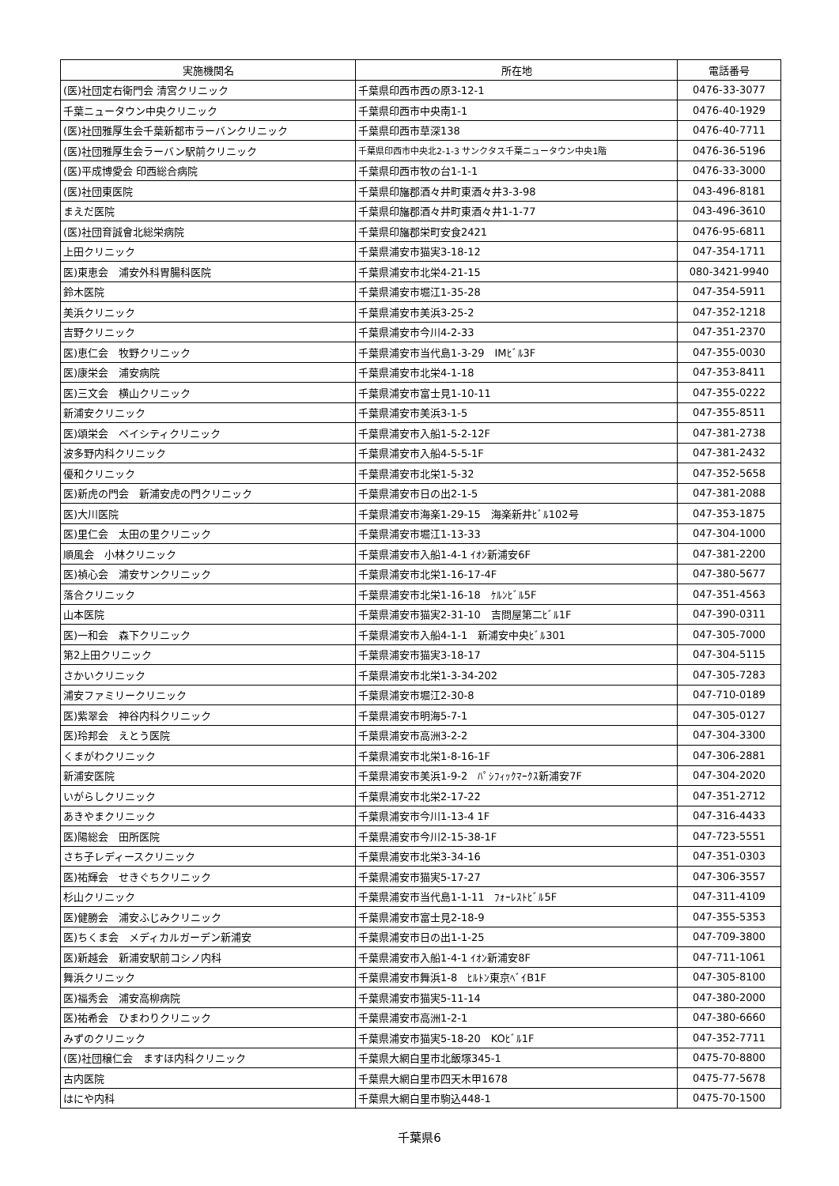| 実施機関名 | 所在地 | 電話番号 |
| --- | --- | --- |
| (医)社団定右衛門会 清宮クリニック | 千葉県印西市西の原3-12-1 | 0476-33-3077 |
| 千葉ニュータウン中央クリニック | 千葉県印西市中央南1-1 | 0476-40-1929 |
| (医)社団雅厚生会千葉新都市ラーバンクリニック | 千葉県印西市草深138 | 0476-40-7711 |
| (医)社団雅厚生会ラーバン駅前クリニック | 千葉県印西市中央北2-1-3 サンクタス千葉ニュータウン中央1階 | 0476-36-5196 |
| (医)平成博愛会 印西総合病院 | 千葉県印西市牧の台1-1-1 | 0476-33-3000 |
| (医)社団東医院 | 千葉県印旛郡酒々井町東酒々井3-3-98 | 043-496-8181 |
| まえだ医院 | 千葉県印旛郡酒々井町東酒々井1-1-77 | 043-496-3610 |
| (医)社団育誠會北総栄病院 | 千葉県印旛郡栄町安食2421 | 0476-95-6811 |
| 上田クリニック | 千葉県浦安市猫実3-18-12 | 047-354-1711 |
| 医)東恵会 浦安外科胃腸科医院 | 千葉県浦安市北栄4-21-15 | 080-3421-9940 |
| 鈴木医院 | 千葉県浦安市堀江1-35-28 | 047-354-5911 |
| 美浜クリニック | 千葉県浦安市美浜3-25-2 | 047-352-1218 |
| 吉野クリニック | 千葉県浦安市今川4-2-33 | 047-351-2370 |
| 医)恵仁会 牧野クリニック | 千葉県浦安市当代島1-3-29 IMﾋﾞﾙ3F | 047-355-0030 |
| 医)康栄会 浦安病院 | 千葉県浦安市北栄4-1-18 | 047-353-8411 |
| 医)三文会 横山クリニック | 千葉県浦安市富士見1-10-11 | 047-355-0222 |
| 新浦安クリニック | 千葉県浦安市美浜3-1-5 | 047-355-8511 |
| 医)頌栄会 ベイシティクリニック | 千葉県浦安市入船1-5-2-12F | 047-381-2738 |
| 波多野内科クリニック | 千葉県浦安市入船4-5-5-1F | 047-381-2432 |
| 優和クリニック | 千葉県浦安市北栄1-5-32 | 047-352-5658 |
| 医)新虎の門会 新浦安虎の門クリニック | 千葉県浦安市日の出2-1-5 | 047-381-2088 |
| 医)大川医院 | 千葉県浦安市海楽1-29-15 海楽新井ﾋﾞﾙ102号 | 047-353-1875 |
| 医)里仁会 太田の里クリニック | 千葉県浦安市堀江1-13-33 | 047-304-1000 |
| 順風会 小林クリニック | 千葉県浦安市入船1-4-1 ｲｵﾝ新浦安6F | 047-381-2200 |
| 医)禎心会 浦安サンクリニック | 千葉県浦安市北栄1-16-17-4F | 047-380-5677 |
| 落合クリニック | 千葉県浦安市北栄1-16-18 ｹﾙﾝﾋﾞﾙ5F | 047-351-4563 |
| 山本医院 | 千葉県浦安市猫実2-31-10 吉問屋第二ﾋﾞﾙ1F | 047-390-0311 |
| 医)一和会 森下クリニック | 千葉県浦安市入船4-1-1 新浦安中央ﾋﾞﾙ301 | 047-305-7000 |
| 第2上田クリニック | 千葉県浦安市猫実3-18-17 | 047-304-5115 |
| さかいクリニック | 千葉県浦安市北栄1-3-34-202 | 047-305-7283 |
| 浦安ファミリークリニック | 千葉県浦安市堀江2-30-8 | 047-710-0189 |
| 医)紫翠会 神谷内科クリニック | 千葉県浦安市明海5-7-1 | 047-305-0127 |
| 医)玲邦会 えとう医院 | 千葉県浦安市高洲3-2-2 | 047-304-3300 |
| くまがわクリニック | 千葉県浦安市北栄1-8-16-1F | 047-306-2881 |
| 新浦安医院 | 千葉県浦安市美浜1-9-2 ﾊﾟｼﾌｨｯｸﾏｰｸｽ新浦安7F | 047-304-2020 |
| いがらしクリニック | 千葉県浦安市北栄2-17-22 | 047-351-2712 |
| あきやまクリニック | 千葉県浦安市今川1-13-4 1F | 047-316-4433 |
| 医)陽総会 田所医院 | 千葉県浦安市今川2-15-38-1F | 047-723-5551 |
| さち子レディースクリニック | 千葉県浦安市北栄3-34-16 | 047-351-0303 |
| 医)祐輝会 せきぐちクリニック | 千葉県浦安市猫実5-17-27 | 047-306-3557 |
| 杉山クリニック | 千葉県浦安市当代島1-1-11 ﾌｫｰﾚｽﾄﾋﾞﾙ5F | 047-311-4109 |
| 医)健勝会 浦安ふじみクリニック | 千葉県浦安市富士見2-18-9 | 047-355-5353 |
| 医)ちくま会 メディカルガーデン新浦安 | 千葉県浦安市日の出1-1-25 | 047-709-3800 |
| 医)新越会 新浦安駅前コシノ内科 | 千葉県浦安市入船1-4-1 ｲｵﾝ新浦安8F | 047-711-1061 |
| 舞浜クリニック | 千葉県浦安市舞浜1-8 ﾋﾙﾄﾝ東京ﾍﾞｲB1F | 047-305-8100 |
| 医)福秀会 浦安高柳病院 | 千葉県浦安市猫実5-11-14 | 047-380-2000 |
| 医)祐希会 ひまわりクリニック | 千葉県浦安市高洲1-2-1 | 047-380-6660 |
| みずのクリニック | 千葉県浦安市猫実5-18-20 KOﾋﾞﾙ1F | 047-352-7711 |
| (医)社団穣仁会 ますほ内科クリニック | 千葉県大網白里市北飯塚345-1 | 0475-70-8800 |
| 古内医院 | 千葉県大網白里市四天木甲1678 | 0475-77-5678 |
| はにや内科 | 千葉県大網白里市駒込448-1 | 0475-70-1500 |
千葉県6